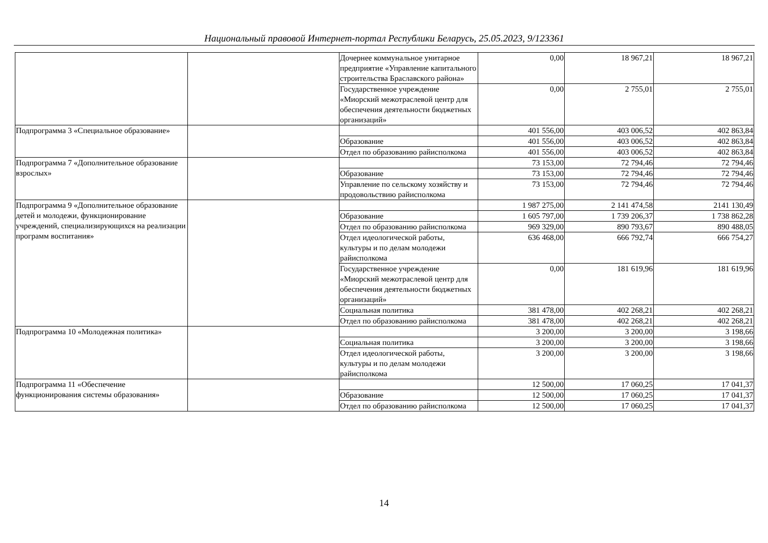Национальный правовой Интернет-портал Республики Беларусь, 25.05.2023, 9/123361
| | | Дочернее коммунальное унитарное предприятие «Управление капитального строительства Браславского района» | 0,00 | 18 967,21 | 18 967,21 |
| | | Государственное учреждение «Миорский межотраслевой центр для обеспечения деятельности бюджетных организаций» | 0,00 | 2 755,01 | 2 755,01 |
| Подпрограмма 3 «Специальное образование» | | | 401 556,00 | 403 006,52 | 402 863,84 |
| | | Образование | 401 556,00 | 403 006,52 | 402 863,84 |
| | | Отдел по образованию райисполкома | 401 556,00 | 403 006,52 | 402 863,84 |
| Подпрограмма 7 «Дополнительное образование взрослых» | | | 73 153,00 | 72 794,46 | 72 794,46 |
| | | Образование | 73 153,00 | 72 794,46 | 72 794,46 |
| | | Управление по сельскому хозяйству и продовольствию райисполкома | 73 153,00 | 72 794,46 | 72 794,46 |
| Подпрограмма 9 «Дополнительное образование детей и молодежи, функционирование учреждений, специализирующихся на реализации программ воспитания» | | | 1 987 275,00 | 2 141 474,58 | 2141 130,49 |
| | | Образование | 1 605 797,00 | 1 739 206,37 | 1 738 862,28 |
| | | Отдел по образованию райисполкома | 969 329,00 | 890 793,67 | 890 488,05 |
| | | Отдел идеологической работы, культуры и по делам молодежи райисполкома | 636 468,00 | 666 792,74 | 666 754,27 |
| | | Государственное учреждение «Миорский межотраслевой центр для обеспечения деятельности бюджетных организаций» | 0,00 | 181 619,96 | 181 619,96 |
| | | Социальная политика | 381 478,00 | 402 268,21 | 402 268,21 |
| | | Отдел по образованию райисполкома | 381 478,00 | 402 268,21 | 402 268,21 |
| Подпрограмма 10 «Молодежная политика» | | | 3 200,00 | 3 200,00 | 3 198,66 |
| | | Социальная политика | 3 200,00 | 3 200,00 | 3 198,66 |
| | | Отдел идеологической работы, культуры и по делам молодежи райисполкома | 3 200,00 | 3 200,00 | 3 198,66 |
| Подпрограмма 11 «Обеспечение функционирования системы образования» | | | 12 500,00 | 17 060,25 | 17 041,37 |
| | | Образование | 12 500,00 | 17 060,25 | 17 041,37 |
| | | Отдел по образованию райисполкома | 12 500,00 | 17 060,25 | 17 041,37 |
14